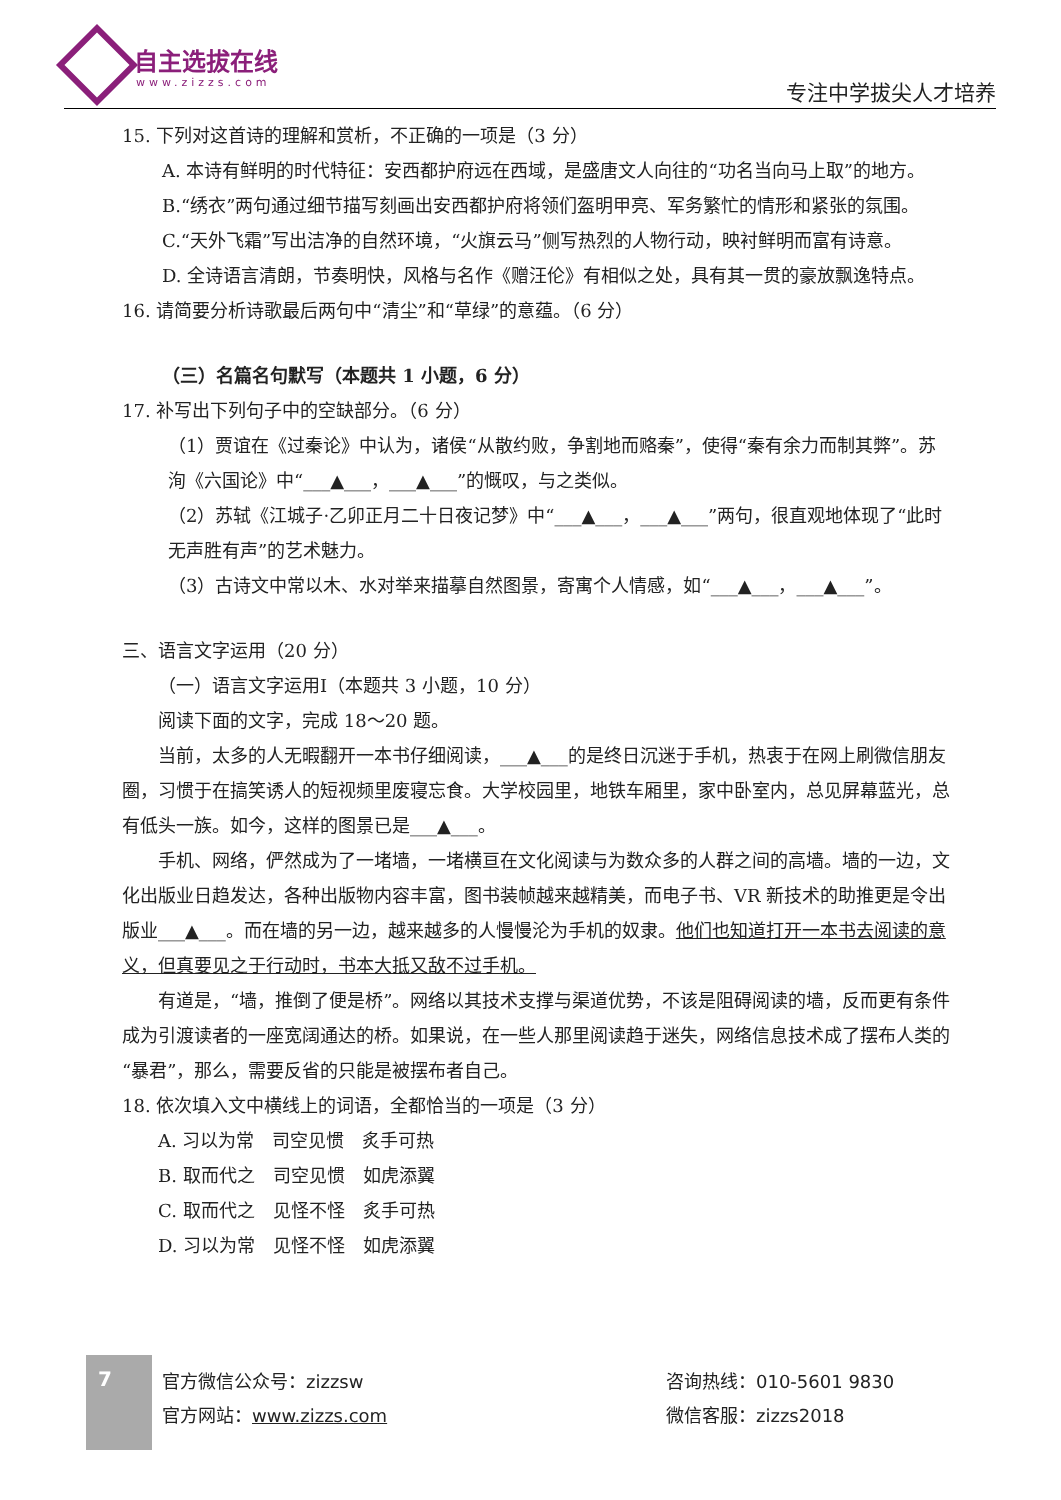自主选拔在线
www.zizzs.com 专注中学拔尖人才培养
15. 下列对这首诗的理解和赏析，不正确的一项是（3 分）
A. 本诗有鲜明的时代特征：安西都护府远在西域，是盛唐文人向往的“功名当向马上取”的地方。
B.“绣衣”两句通过细节描写刻画出安西都护府将领们盔明甲亮、军务繁忙的情形和紧张的氛围。
C.“天外飞霜”写出洁净的自然环境，“火旗云马”侧写热烈的人物行动，映衬鲜明而富有诗意。
D. 全诗语言清朗，节奏明快，风格与名作《赠汪伦》有相似之处，具有其一贯的豪放飘逸特点。
16. 请简要分析诗歌最后两句中“清尘”和“草绿”的意蕴。（6 分）
（三）名篇名句默写（本题共 1 小题，6 分）
17. 补写出下列句子中的空缺部分。（6 分）
（1）贾谊在《过秦论》中认为，诸侯“从散约败，争割地而赂秦”，使得“秦有余力而制其弊”。苏洵《六国论》中“___▲___，___▲___”的慨叹，与之类似。
（2）苏轼《江城子·乙卯正月二十日夜记梦》中“___▲___，___▲___”两句，很直观地体现了“此时无声胜有声”的艺术魅力。
（3）古诗文中常以木、水对举来描摹自然图景，寄寓个人情感，如“___▲___，___▲___”。
三、语言文字运用（20 分）
（一）语言文字运用Ⅰ（本题共 3 小题，10 分）
阅读下面的文字，完成 18～20 题。
当前，太多的人无暇翻开一本书仔细阅读，___▲___的是终日沉迷于手机，热衷于在网上刷微信朋友圈，习惯于在搞笑诱人的短视频里废寝忘食。大学校园里，地铁车厢里，家中卧室内，总见屏幕蓝光，总有低头一族。如今，这样的图景已是___▲___。
手机、网络，俨然成为了一堵墙，一堵横亘在文化阅读与为数众多的人群之间的高墙。墙的一边，文化出版业日趋发达，各种出版物内容丰富，图书装帧越来越精美，而电子书、VR 新技术的助推更是令出版业___▲___。而在墙的另一边，越来越多的人慢慢沦为手机的奴隶。他们也知道打开一本书去阅读的意义，但真要见之于行动时，书本大抵又敌不过手机。
有道是，“墙，推倒了便是桥”。网络以其技术支撑与渠道优势，不该是阻碍阅读的墙，反而更有条件成为引渡读者的一座宽阔通达的桥。如果说，在一些人那里阅读趋于迷失，网络信息技术成了摆布人类的“暴君”，那么，需要反省的只能是被摆布者自己。
18. 依次填入文中横线上的词语，全都恰当的一项是（3 分）
A. 习以为常　司空见惯　炙手可热
B. 取而代之　司空见惯　如虎添翼
C. 取而代之　见怪不怪　炙手可热
D. 习以为常　见怪不怪　如虎添翼
7
官方微信公众号：zizzsw
官方网站：www.zizzs.com
咨询热线：010-5601 9830
微信客服：zizzs2018